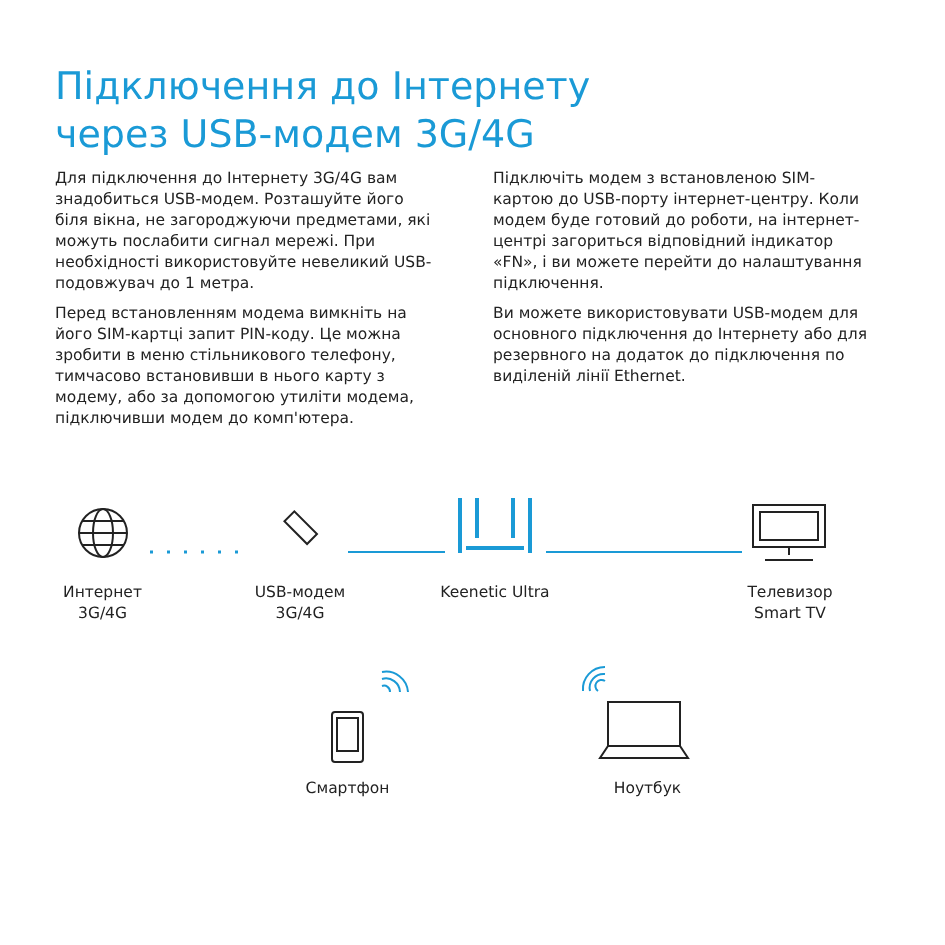Підключення до Інтернету
через USB-модем 3G/4G
Для підключення до Інтернету 3G/4G вам знадобиться USB-модем. Розташуйте його біля вікна, не загороджуючи предметами, які можуть послабити сигнал мережі. При необхідності використовуйте невеликий USB-подовжувач до 1 метра.
Перед встановленням модема вимкніть на його SIM-картці запит PIN-коду. Це можна зробити в меню стільникового телефону, тимчасово встановивши в нього карту з модему, або за допомогою утиліти модема, підключивши модем до комп'ютера.
Підключіть модем з встановленою SIM-картою до USB-порту інтернет-центру. Коли модем буде готовий до роботи, на інтернет-центрі загориться відповідний індикатор «FN», і ви можете перейти до налаштування підключення.
Ви можете використовувати USB-модем для основного підключення до Інтернету або для резервного на додаток до підключення по виділеній лінії Ethernet.
Интернет
3G/4G
USB-модем
3G/4G
Keenetic Ultra
Телевизор
Smart TV
Смартфон Ноутбук